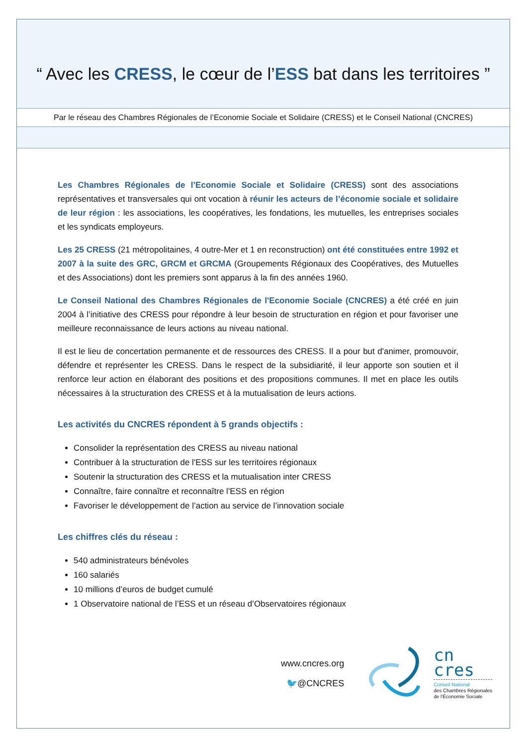“ Avec les CRESS, le cœur de l’ESS bat dans les territoires ”
Par le réseau des Chambres Régionales de l’Economie Sociale et Solidaire (CRESS) et le Conseil National (CNCRES)
Les Chambres Régionales de l’Economie Sociale et Solidaire (CRESS) sont des associations représentatives et transversales qui ont vocation à réunir les acteurs de l’économie sociale et solidaire de leur région : les associations, les coopératives, les fondations, les mutuelles, les entreprises sociales et les syndicats employeurs.
Les 25 CRESS (21 métropolitaines, 4 outre-Mer et 1 en reconstruction) ont été constituées entre 1992 et 2007 à la suite des GRC, GRCM et GRCMA (Groupements Régionaux des Coopératives, des Mutuelles et des Associations) dont les premiers sont apparus à la fin des années 1960.
Le Conseil National des Chambres Régionales de l'Economie Sociale (CNCRES) a été créé en juin 2004 à l’initiative des CRESS pour répondre à leur besoin de structuration en région et pour favoriser une meilleure reconnaissance de leurs actions au niveau national.
Il est le lieu de concertation permanente et de ressources des CRESS. Il a pour but d'animer, promouvoir, défendre et représenter les CRESS. Dans le respect de la subsidiarité, il leur apporte son soutien et il renforce leur action en élaborant des positions et des propositions communes. Il met en place les outils nécessaires à la structuration des CRESS et à la mutualisation de leurs actions.
Les activités du CNCRES répondent à 5 grands objectifs :
Consolider la représentation des CRESS au niveau national
Contribuer à la structuration de l'ESS sur les territoires régionaux
Soutenir la structuration des CRESS et la mutualisation inter CRESS
Connaître, faire connaître et reconnaître l'ESS en région
Favoriser le développement de l’action au service de l’innovation sociale
Les chiffres clés du réseau :
540 administrateurs bénévoles
160 salariés
10 millions d’euros de budget cumulé
1 Observatoire national de l’ESS et un réseau d’Observatoires régionaux
www.cncres.org
🐦@CNCRES
cn
cres
Conseil National
des Chambres Régionales
de l'Économie Sociale